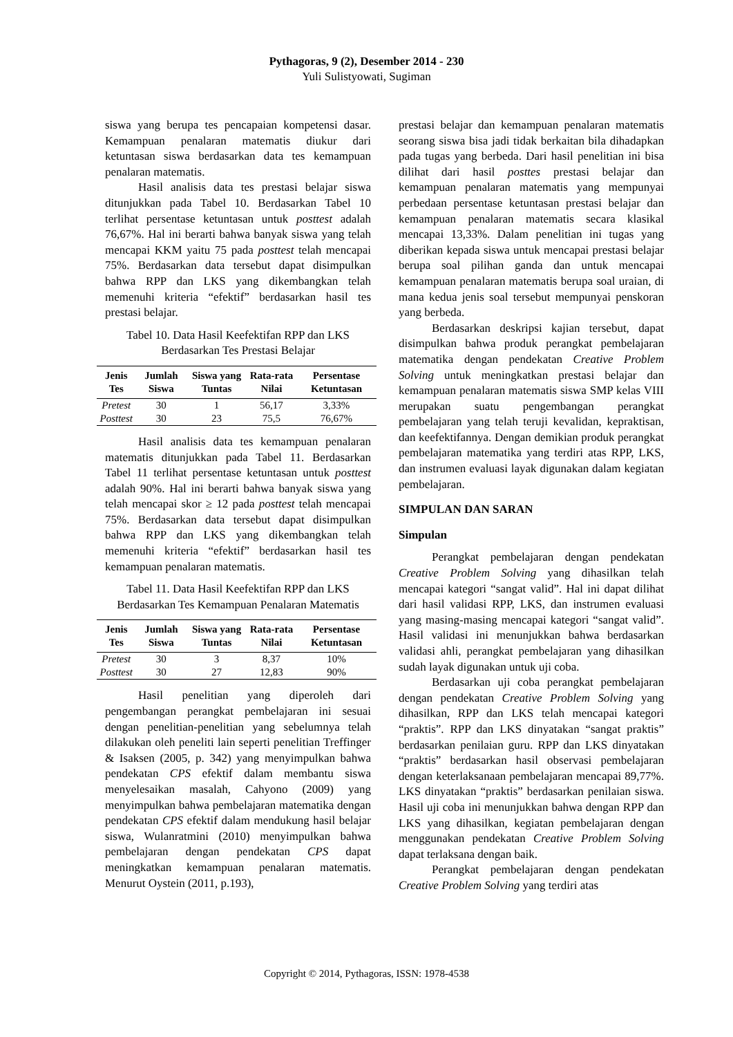Pythagoras, 9 (2), Desember 2014 - 230
Yuli Sulistyowati, Sugiman
siswa yang berupa tes pencapaian kompetensi dasar. Kemampuan penalaran matematis diukur dari ketuntasan siswa berdasarkan data tes kemampuan penalaran matematis.
Hasil analisis data tes prestasi belajar siswa ditunjukkan pada Tabel 10. Berdasarkan Tabel 10 terlihat persentase ketuntasan untuk posttest adalah 76,67%. Hal ini berarti bahwa banyak siswa yang telah mencapai KKM yaitu 75 pada posttest telah mencapai 75%. Berdasarkan data tersebut dapat disimpulkan bahwa RPP dan LKS yang dikembangkan telah memenuhi kriteria “efektif” berdasarkan hasil tes prestasi belajar.
Tabel 10. Data Hasil Keefektifan RPP dan LKS Berdasarkan Tes Prestasi Belajar
| Jenis Tes | Jumlah Siswa | Siswa yang Tuntas | Rata-rata Nilai | Persentase Ketuntasan |
| --- | --- | --- | --- | --- |
| Pretest | 30 | 1 | 56,17 | 3,33% |
| Posttest | 30 | 23 | 75,5 | 76,67% |
Hasil analisis data tes kemampuan penalaran matematis ditunjukkan pada Tabel 11. Berdasarkan Tabel 11 terlihat persentase ketuntasan untuk posttest adalah 90%. Hal ini berarti bahwa banyak siswa yang telah mencapai skor ≥ 12 pada posttest telah mencapai 75%. Berdasarkan data tersebut dapat disimpulkan bahwa RPP dan LKS yang dikembangkan telah memenuhi kriteria “efektif” berdasarkan hasil tes kemampuan penalaran matematis.
Tabel 11. Data Hasil Keefektifan RPP dan LKS Berdasarkan Tes Kemampuan Penalaran Matematis
| Jenis Tes | Jumlah Siswa | Siswa yang Tuntas | Rata-rata Nilai | Persentase Ketuntasan |
| --- | --- | --- | --- | --- |
| Pretest | 30 | 3 | 8,37 | 10% |
| Posttest | 30 | 27 | 12,83 | 90% |
Hasil penelitian yang diperoleh dari pengembangan perangkat pembelajaran ini sesuai dengan penelitian-penelitian yang sebelumnya telah dilakukan oleh peneliti lain seperti penelitian Treffinger & Isaksen (2005, p. 342) yang menyimpulkan bahwa pendekatan CPS efektif dalam membantu siswa menyelesaikan masalah, Cahyono (2009) yang menyimpulkan bahwa pembelajaran matematika dengan pendekatan CPS efektif dalam mendukung hasil belajar siswa, Wulanratmini (2010) menyimpulkan bahwa pembelajaran dengan pendekatan CPS dapat meningkatkan kemampuan penalaran matematis. Menurut Oystein (2011, p.193),
prestasi belajar dan kemampuan penalaran matematis seorang siswa bisa jadi tidak berkaitan bila dihadapkan pada tugas yang berbeda. Dari hasil penelitian ini bisa dilihat dari hasil posttes prestasi belajar dan kemampuan penalaran matematis yang mempunyai perbedaan persentase ketuntasan prestasi belajar dan kemampuan penalaran matematis secara klasikal mencapai 13,33%. Dalam penelitian ini tugas yang diberikan kepada siswa untuk mencapai prestasi belajar berupa soal pilihan ganda dan untuk mencapai kemampuan penalaran matematis berupa soal uraian, di mana kedua jenis soal tersebut mempunyai penskoran yang berbeda.
Berdasarkan deskripsi kajian tersebut, dapat disimpulkan bahwa produk perangkat pembelajaran matematika dengan pendekatan Creative Problem Solving untuk meningkatkan prestasi belajar dan kemampuan penalaran matematis siswa SMP kelas VIII merupakan suatu pengembangan perangkat pembelajaran yang telah teruji kevalidan, kepraktisan, dan keefektifannya. Dengan demikian produk perangkat pembelajaran matematika yang terdiri atas RPP, LKS, dan instrumen evaluasi layak digunakan dalam kegiatan pembelajaran.
SIMPULAN DAN SARAN
Simpulan
Perangkat pembelajaran dengan pendekatan Creative Problem Solving yang dihasilkan telah mencapai kategori “sangat valid”. Hal ini dapat dilihat dari hasil validasi RPP, LKS, dan instrumen evaluasi yang masing-masing mencapai kategori “sangat valid”. Hasil validasi ini menunjukkan bahwa berdasarkan validasi ahli, perangkat pembelajaran yang dihasilkan sudah layak digunakan untuk uji coba.
Berdasarkan uji coba perangkat pembelajaran dengan pendekatan Creative Problem Solving yang dihasilkan, RPP dan LKS telah mencapai kategori “praktis”. RPP dan LKS dinyatakan “sangat praktis” berdasarkan penilaian guru. RPP dan LKS dinyatakan “praktis” berdasarkan hasil observasi pembelajaran dengan keterlaksanaan pembelajaran mencapai 89,77%. LKS dinyatakan “praktis” berdasarkan penilaian siswa. Hasil uji coba ini menunjukkan bahwa dengan RPP dan LKS yang dihasilkan, kegiatan pembelajaran dengan menggunakan pendekatan Creative Problem Solving dapat terlaksana dengan baik.
Perangkat pembelajaran dengan pendekatan Creative Problem Solving yang terdiri atas
Copyright © 2014, Pythagoras, ISSN: 1978-4538